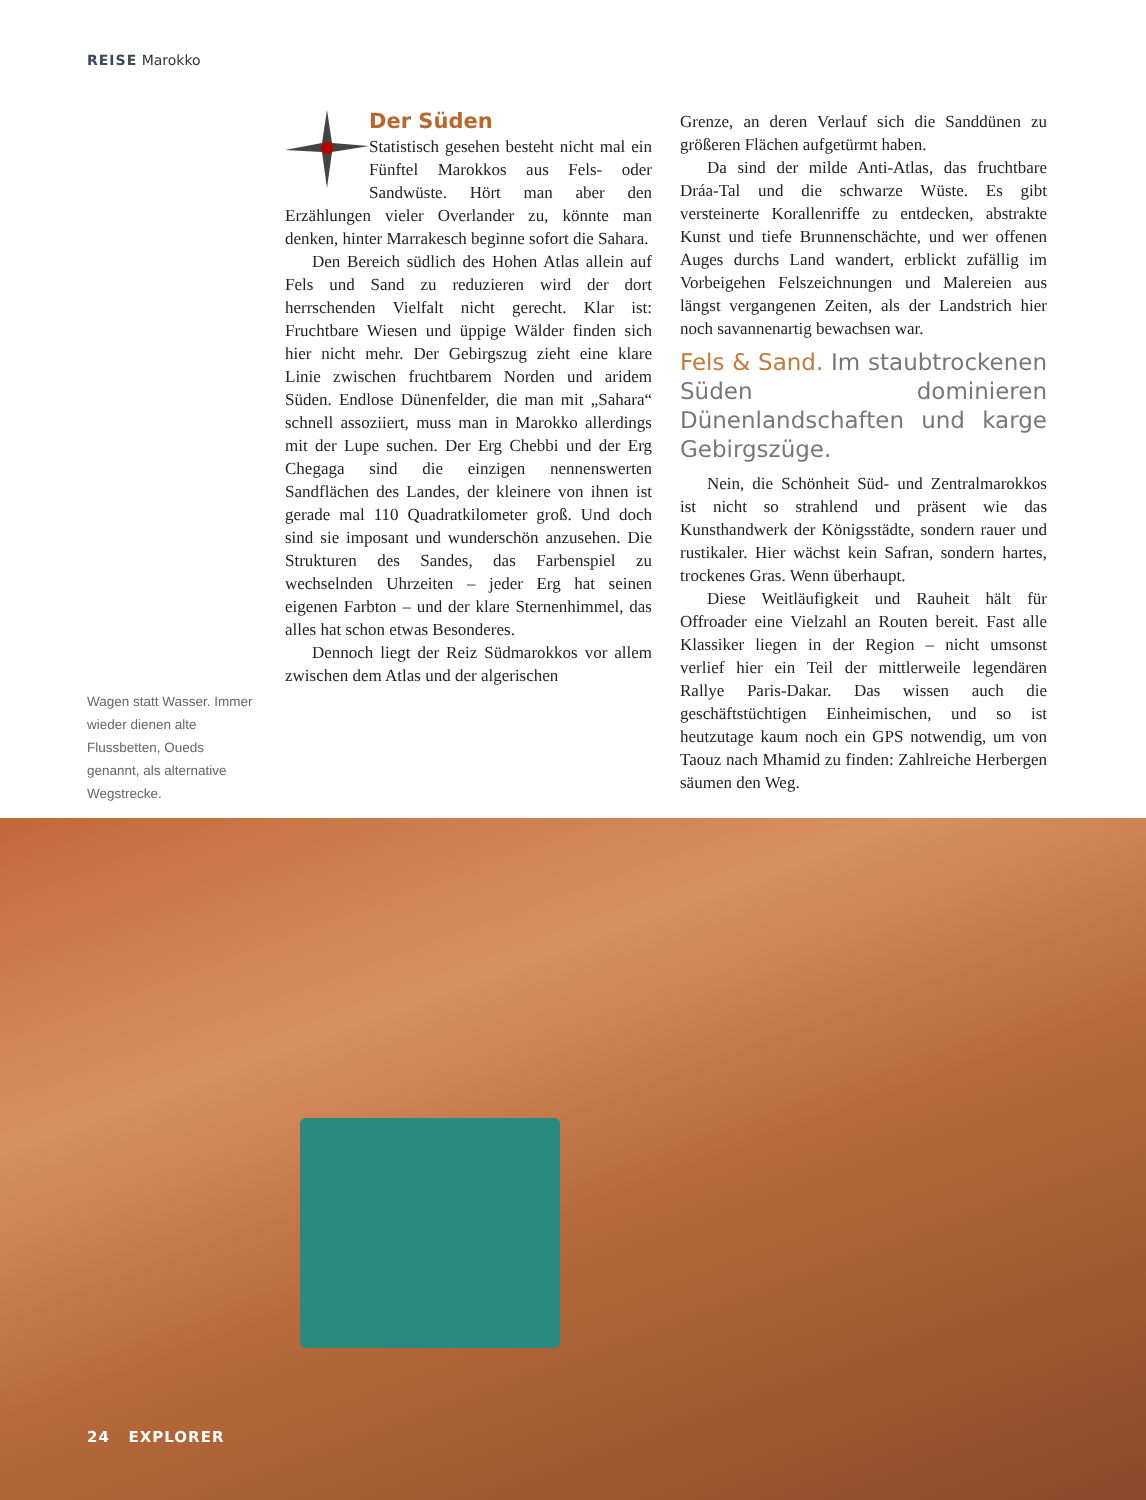REISE Marokko
Der Süden
Statistisch gesehen besteht nicht mal ein Fünftel Marokkos aus Fels- oder Sandwüste. Hört man aber den Erzählungen vieler Overlander zu, könnte man denken, hinter Marrakesch beginne sofort die Sahara.
Den Bereich südlich des Hohen Atlas allein auf Fels und Sand zu reduzieren wird der dort herrschenden Vielfalt nicht gerecht. Klar ist: Fruchtbare Wiesen und üppige Wälder finden sich hier nicht mehr. Der Gebirgszug zieht eine klare Linie zwischen fruchtbarem Norden und aridem Süden. Endlose Dünenfelder, die man mit „Sahara“ schnell assoziiert, muss man in Marokko allerdings mit der Lupe suchen. Der Erg Chebbi und der Erg Chegaga sind die einzigen nennenswerten Sandflächen des Landes, der kleinere von ihnen ist gerade mal 110 Quadratkilometer groß. Und doch sind sie imposant und wunderschön anzusehen. Die Strukturen des Sandes, das Farbenspiel zu wechselnden Uhrzeiten – jeder Erg hat seinen eigenen Farbton – und der klare Sternenhimmel, das alles hat schon etwas Besonderes.
Dennoch liegt der Reiz Südmarokkos vor allem zwischen dem Atlas und der algerischen
Grenze, an deren Verlauf sich die Sanddünen zu größeren Flächen aufgetürmt haben.
Da sind der milde Anti-Atlas, das fruchtbare Dráa-Tal und die schwarze Wüste. Es gibt versteinerte Korallenriffe zu entdecken, abstrakte Kunst und tiefe Brunnenschächte, und wer offenen Auges durchs Land wandert, erblickt zufällig im Vorbeigehen Felszeichnungen und Malereien aus längst vergangenen Zeiten, als der Landstrich hier noch savannenartig bewachsen war.
Fels & Sand. Im staubtrockenen Süden dominieren Dünenlandschaften und karge Gebirgszüge.
Nein, die Schönheit Süd- und Zentralmarokkos ist nicht so strahlend und präsent wie das Kunsthandwerk der Königsstädte, sondern rauer und rustikaler. Hier wächst kein Safran, sondern hartes, trockenes Gras. Wenn überhaupt.
Diese Weitläufigkeit und Rauheit hält für Offroader eine Vielzahl an Routen bereit. Fast alle Klassiker liegen in der Region – nicht umsonst verlief hier ein Teil der mittlerweile legendären Rallye Paris-Dakar. Das wissen auch die geschäftstüchtigen Einheimischen, und so ist heutzutage kaum noch ein GPS notwendig, um von Taouz nach Mhamid zu finden: Zahlreiche Herbergen säumen den Weg.
Wagen statt Wasser. Immer wieder dienen alte Flussbetten, Oueds genannt, als alternative Wegstrecke.
24 EXPLORER